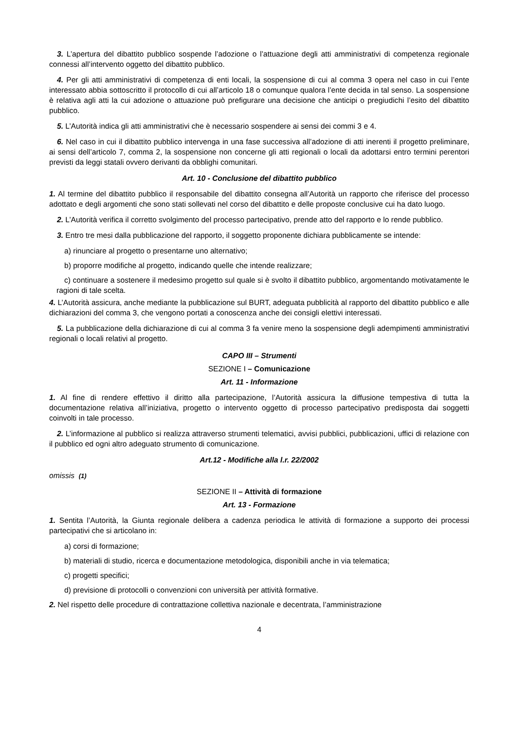3. L’apertura del dibattito pubblico sospende l’adozione o l’attuazione degli atti amministrativi di competenza regionale connessi all’intervento oggetto del dibattito pubblico.
4. Per gli atti amministrativi di competenza di enti locali, la sospensione di cui al comma 3 opera nel caso in cui l’ente interessato abbia sottoscritto il protocollo di cui all’articolo 18 o comunque qualora l’ente decida in tal senso. La sospensione è relativa agli atti la cui adozione o attuazione può prefigurare una decisione che anticipi o pregiudichi l’esito del dibattito pubblico.
5. L’Autorità indica gli atti amministrativi che è necessario sospendere ai sensi dei commi 3 e 4.
6. Nel caso in cui il dibattito pubblico intervenga in una fase successiva all’adozione di atti inerenti il progetto preliminare, ai sensi dell’articolo 7, comma 2, la sospensione non concerne gli atti regionali o locali da adottarsi entro termini perentori previsti da leggi statali ovvero derivanti da obblighi comunitari.
Art. 10 - Conclusione del dibattito pubblico
1. Al termine del dibattito pubblico il responsabile del dibattito consegna all’Autorità un rapporto che riferisce del processo adottato e degli argomenti che sono stati sollevati nel corso del dibattito e delle proposte conclusive cui ha dato luogo.
2. L’Autorità verifica il corretto svolgimento del processo partecipativo, prende atto del rapporto e lo rende pubblico.
3. Entro tre mesi dalla pubblicazione del rapporto, il soggetto proponente dichiara pubblicamente se intende:
a) rinunciare al progetto o presentarne uno alternativo;
b) proporre modifiche al progetto, indicando quelle che intende realizzare;
c) continuare a sostenere il medesimo progetto sul quale si è svolto il dibattito pubblico, argomentando motivatamente le ragioni di tale scelta.
4. L’Autorità assicura, anche mediante la pubblicazione sul BURT, adeguata pubblicità al rapporto del dibattito pubblico e alle dichiarazioni del comma 3, che vengono portati a conoscenza anche dei consigli elettivi interessati.
5. La pubblicazione della dichiarazione di cui al comma 3 fa venire meno la sospensione degli adempimenti amministrativi regionali o locali relativi al progetto.
CAPO III – Strumenti
SEZIONE I – Comunicazione
Art. 11 - Informazione
1. Al fine di rendere effettivo il diritto alla partecipazione, l’Autorità assicura la diffusione tempestiva di tutta la documentazione relativa all’iniziativa, progetto o intervento oggetto di processo partecipativo predisposta dai soggetti coinvolti in tale processo.
2. L’informazione al pubblico si realizza attraverso strumenti telematici, avvisi pubblici, pubblicazioni, uffici di relazione con il pubblico ed ogni altro adeguato strumento di comunicazione.
Art.12 - Modifiche alla l.r. 22/2002
omissis (1)
SEZIONE II – Attività di formazione
Art. 13 - Formazione
1. Sentita l’Autorità, la Giunta regionale delibera a cadenza periodica le attività di formazione a supporto dei processi partecipativi che si articolano in:
a) corsi di formazione;
b) materiali di studio, ricerca e documentazione metodologica, disponibili anche in via telematica;
c) progetti specifici;
d) previsione di protocolli o convenzioni con università per attività formative.
2. Nel rispetto delle procedure di contrattazione collettiva nazionale e decentrata, l’amministrazione
4